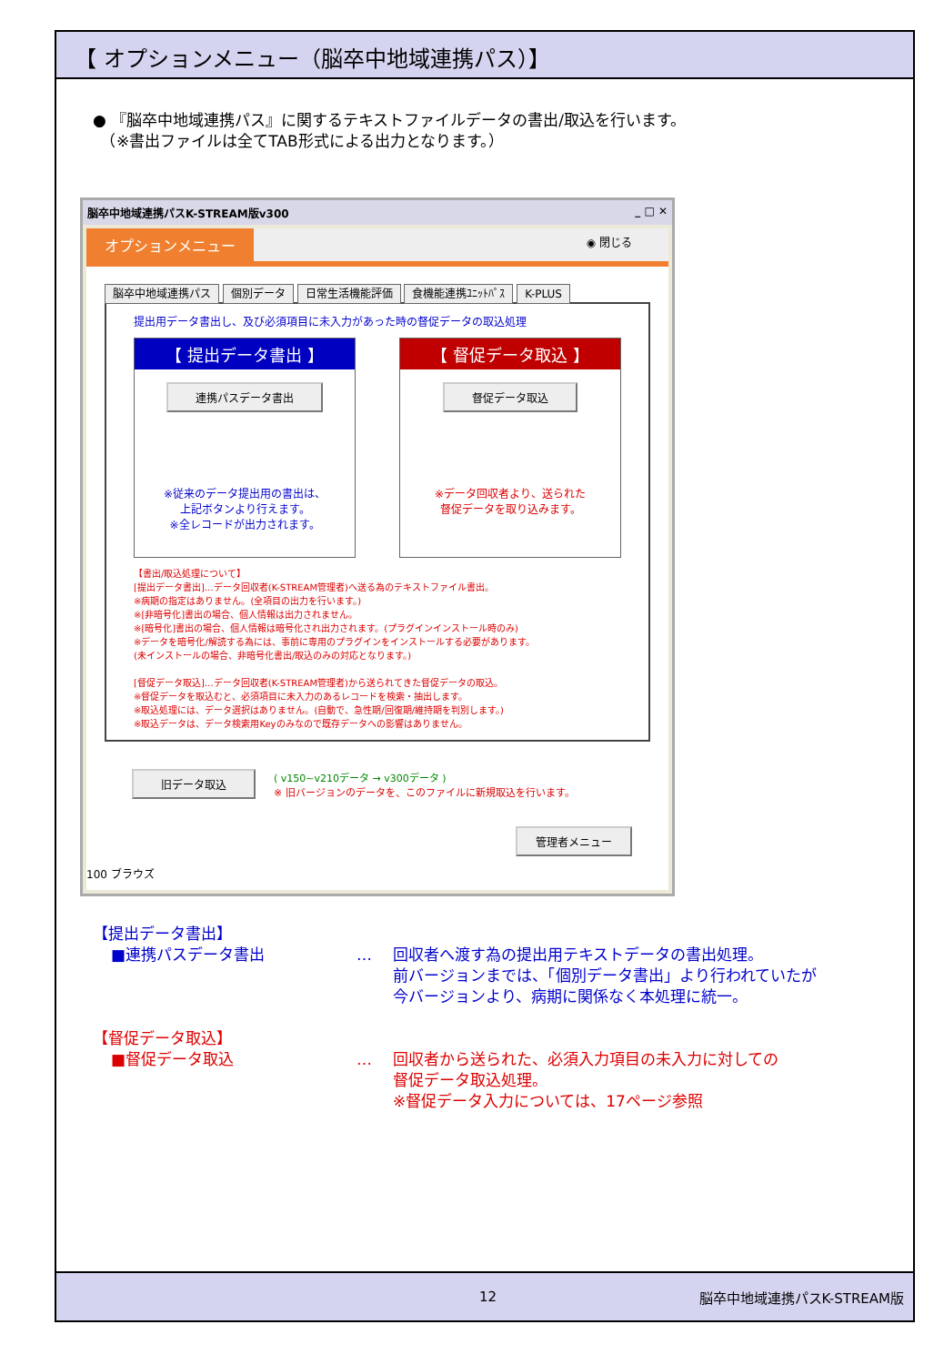【 オプションメニュー（脳卒中地域連携パス）】
● 『脳卒中地域連携パス』に関するテキストファイルデータの書出/取込を行います。
　（※書出ファイルは全てTAB形式による出力となります。）
脳卒中地域連携パスK-STREAM版v300 _ □ ✕
オプションメニュー ◉ 閉じる
脳卒中地域連携パス 個別データ 日常生活機能評価 食機能連携ﾕﾆｯﾄﾊﾟｽ K-PLUS
提出用データ書出し、及び必須項目に未入力があった時の督促データの取込処理
【 提出データ書出 】
連携パスデータ書出
※従来のデータ提出用の書出は、
上記ボタンより行えます。
※全レコードが出力されます。
【 督促データ取込 】
督促データ取込
※データ回収者より、送られた
督促データを取り込みます。
【書出/取込処理について】
[提出データ書出]…データ回収者(K-STREAM管理者)へ送る為のテキストファイル書出。
※病期の指定はありません。(全項目の出力を行います。)
※[非暗号化]書出の場合、個人情報は出力されません。
※[暗号化]書出の場合、個人情報は暗号化され出力されます。(プラグインインストール時のみ)
※データを暗号化/解読する為には、事前に専用のプラグインをインストールする必要があります。
(未インストールの場合、非暗号化書出/取込のみの対応となります。)
[督促データ取込]…データ回収者(K-STREAM管理者)から送られてきた督促データの取込。
※督促データを取込むと、必須項目に未入力のあるレコードを検索・抽出します。
※取込処理には、データ選択はありません。(自動で、急性期/回復期/維持期を判別します。)
※取込データは、データ検索用Keyのみなので既存データへの影響はありません。
旧データ取込 ( v150~v210データ → v300データ )
※ 旧バージョンのデータを、このファイルに新規取込を行います。
管理者メニュー
100 ブラウズ
【提出データ書出】
■連携パスデータ書出 … 回収者へ渡す為の提出用テキストデータの書出処理。
前バージョンまでは、「個別データ書出」より行われていたが
今バージョンより、病期に関係なく本処理に統一。
【督促データ取込】
■督促データ取込 … 回収者から送られた、必須入力項目の未入力に対しての
督促データ取込処理。
※督促データ入力については、17ページ参照
12 脳卒中地域連携パスK-STREAM版